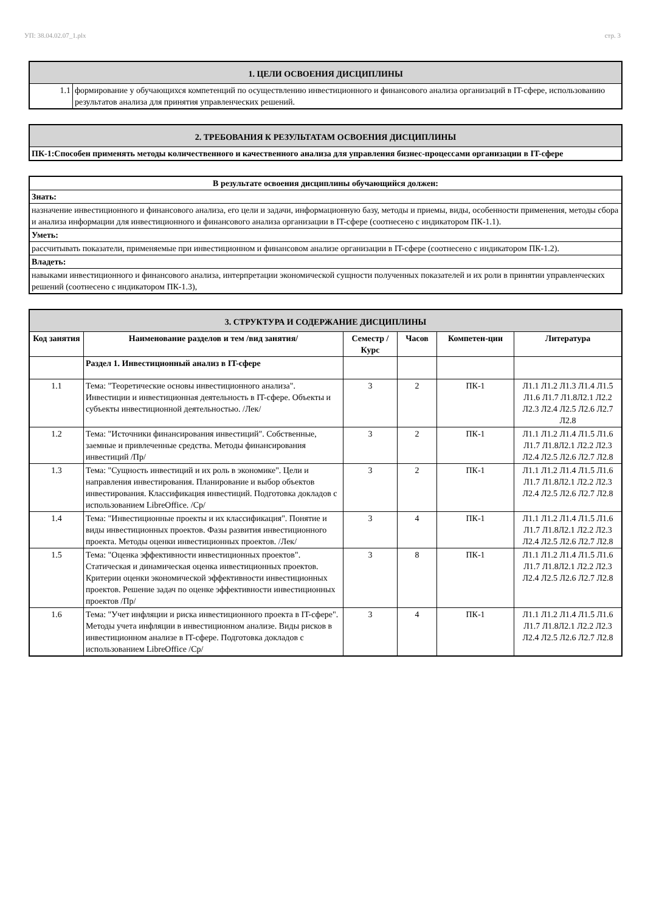УП: 38.04.02.07_1.plx стр. 3
| 1. ЦЕЛИ ОСВОЕНИЯ ДИСЦИПЛИНЫ | |
| 1.1 | формирование у обучающихся компетенций по осуществлению инвестиционного и финансового анализа организаций в IT-сфере, использованию результатов анализа для принятия управленческих решений. |
| 2. ТРЕБОВАНИЯ К РЕЗУЛЬТАТАМ ОСВОЕНИЯ ДИСЦИПЛИНЫ |
| ПК-1:Способен применять методы количественного и качественного анализа для управления бизнес-процессами организации в IT-сфере |
| В результате освоения дисциплины обучающийся должен: |
| Знать: |
| назначение инвестиционного и финансового анализа, его цели и задачи, информационную базу, методы и приемы, виды, особенности применения, методы сбора и анализа информации для инвестиционного и финансового анализа организации в IT-сфере (соотнесено с индикатором ПК-1.1). |
| Уметь: |
| рассчитывать показатели, применяемые при инвестиционном и финансовом анализе организации в IT-сфере (соотнесено с индикатором ПК-1.2). |
| Владеть: |
| навыками инвестиционного и финансового анализа, интерпретации экономической сущности полученных показателей и их роли в принятии управленческих решений (соотнесено с индикатором ПК-1.3), |
| 3. СТРУКТУРА И СОДЕРЖАНИЕ ДИСЦИПЛИНЫ | | | | | |
| Код занятия | Наименование разделов и тем /вид занятия/ | Семестр / Курс | Часов | Компетен-ции | Литература |
| | Раздел 1. Инвестиционный анализ в IT-сфере | | | | |
| 1.1 | Тема: "Теоретические основы инвестиционного анализа". Инвестиции и инвестиционная деятельность в IT-сфере. Объекты и субъекты инвестиционной деятельностью. /Лек/ | 3 | 2 | ПК-1 | Л1.1 Л1.2 Л1.3 Л1.4 Л1.5 Л1.6 Л1.7 Л1.8Л2.1 Л2.2 Л2.3 Л2.4 Л2.5 Л2.6 Л2.7 Л2.8 |
| 1.2 | Тема: "Источники финансирования инвестиций". Собственные, заемные и привлеченные средства. Методы финансирования инвестиций /Пр/ | 3 | 2 | ПК-1 | Л1.1 Л1.2 Л1.4 Л1.5 Л1.6 Л1.7 Л1.8Л2.1 Л2.2 Л2.3 Л2.4 Л2.5 Л2.6 Л2.7 Л2.8 |
| 1.3 | Тема: "Сущность инвестиций и их роль в экономике". Цели и направления инвестирования. Планирование и выбор объектов инвестирования. Классификация инвестиций. Подготовка докладов с использованием LibreOffice. /Ср/ | 3 | 2 | ПК-1 | Л1.1 Л1.2 Л1.4 Л1.5 Л1.6 Л1.7 Л1.8Л2.1 Л2.2 Л2.3 Л2.4 Л2.5 Л2.6 Л2.7 Л2.8 |
| 1.4 | Тема: "Инвестиционные проекты и их классификация". Понятие и виды инвестиционных проектов. Фазы развития инвестиционного проекта. Методы оценки инвестиционных проектов. /Лек/ | 3 | 4 | ПК-1 | Л1.1 Л1.2 Л1.4 Л1.5 Л1.6 Л1.7 Л1.8Л2.1 Л2.2 Л2.3 Л2.4 Л2.5 Л2.6 Л2.7 Л2.8 |
| 1.5 | Тема: "Оценка эффективности инвестиционных проектов". Статическая и динамическая оценка инвестиционных проектов. Критерии оценки экономической эффективности инвестиционных проектов. Решение задач по оценке эффективности инвестиционных проектов /Пр/ | 3 | 8 | ПК-1 | Л1.1 Л1.2 Л1.4 Л1.5 Л1.6 Л1.7 Л1.8Л2.1 Л2.2 Л2.3 Л2.4 Л2.5 Л2.6 Л2.7 Л2.8 |
| 1.6 | Тема: "Учет инфляции и риска инвестиционного проекта в IT-сфере". Методы учета инфляции в инвестиционном анализе. Виды рисков в инвестиционном анализе в IT-сфере. Подготовка докладов с использованием LibreOffice /Ср/ | 3 | 4 | ПК-1 | Л1.1 Л1.2 Л1.4 Л1.5 Л1.6 Л1.7 Л1.8Л2.1 Л2.2 Л2.3 Л2.4 Л2.5 Л2.6 Л2.7 Л2.8 |